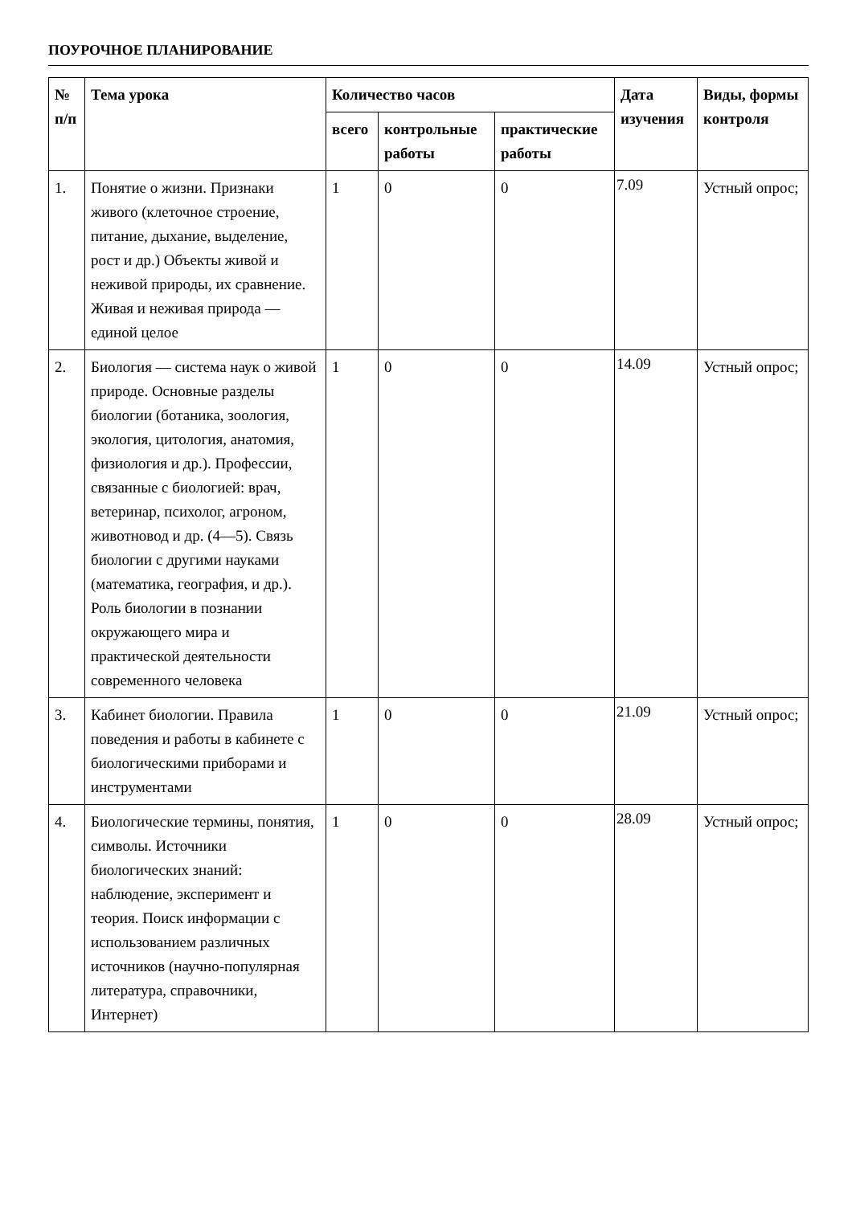ПОУРОЧНОЕ ПЛАНИРОВАНИЕ
| № п/п | Тема урока | Количество часов | | | Дата изучения | Виды, формы контроля |
| --- | --- | --- | --- | --- | --- | --- |
| | | всего | контрольные работы | практические работы | | |
| 1. | Понятие о жизни. Признаки живого (клеточное строение, питание, дыхание, выделение, рост и др.) Объекты живой и неживой природы, их сравнение. Живая и неживая природа — единой целое | 1 | 0 | 0 | 7.09 | Устный опрос; |
| 2. | Биология — система наук о живой природе. Основные разделы биологии (ботаника, зоология, экология, цитология, анатомия, физиология и др.). Профессии, связанные с биологией: врач, ветеринар, психолог, агроном, животновод и др. (4—5). Связь биологии с другими науками (математика, география, и др.). Роль биологии в познании окружающего мира и практической деятельности современного человека | 1 | 0 | 0 | 14.09 | Устный опрос; |
| 3. | Кабинет биологии. Правила поведения и работы в кабинете с биологическими приборами и инструментами | 1 | 0 | 0 | 21.09 | Устный опрос; |
| 4. | Биологические термины, понятия, символы. Источники биологических знаний: наблюдение, эксперимент и теория. Поиск информации с использованием различных источников (научно-популярная литература, справочники, Интернет) | 1 | 0 | 0 | 28.09 | Устный опрос; |